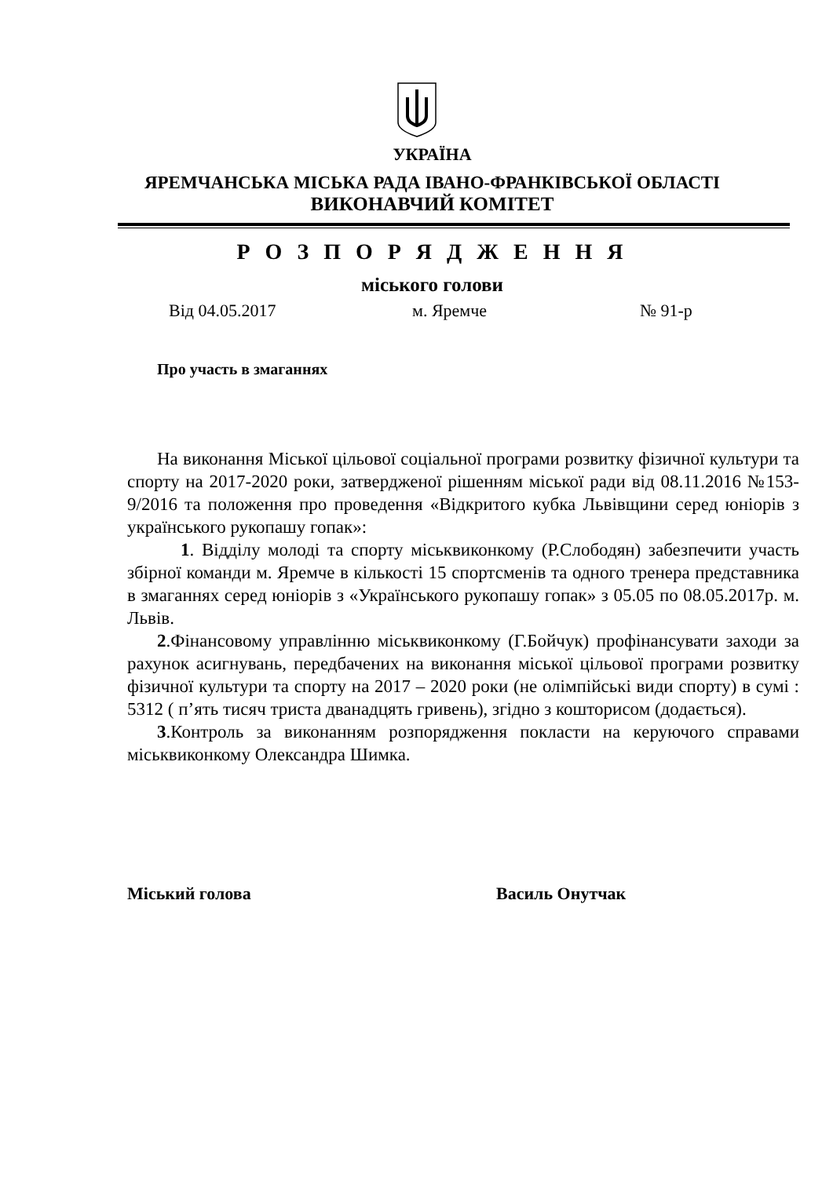УКРАЇНА
ЯРЕМЧАНСЬКА МІСЬКА РАДА ІВАНО-ФРАНКІВСЬКОЇ ОБЛАСТІ
ВИКОНАВЧИЙ КОМІТЕТ
Р О З П О Р Я Д Ж Е Н Н Я
міського голови
Від 04.05.2017 м. Яремче № 91-р
Про участь в змаганнях
На виконання Міської цільової соціальної програми розвитку фізичної культури та спорту на 2017-2020 роки, затвердженої рішенням міської ради від 08.11.2016 №153-9/2016 та положення про проведення «Відкритого кубка Львівщини серед юніорів з українського рукопашу гопак»:
1. Відділу молоді та спорту міськвиконкому (Р.Слободян) забезпечити участь збірної команди м. Яремче в кількості 15 спортсменів та одного тренера представника в змаганнях серед юніорів з «Українського рукопашу гопак» з 05.05 по 08.05.2017р. м. Львів.
2.Фінансовому управлінню міськвиконкому (Г.Бойчук) профінансувати заходи за рахунок асигнувань, передбачених на виконання міської цільової програми розвитку фізичної культури та спорту на 2017 – 2020 роки (не олімпійські види спорту) в сумі : 5312 ( п’ять тисяч триста дванадцять гривень), згідно з кошторисом (додається).
3.Контроль за виконанням розпорядження покласти на керуючого справами міськвиконкому Олександра Шимка.
Міський голова Василь Онутчак